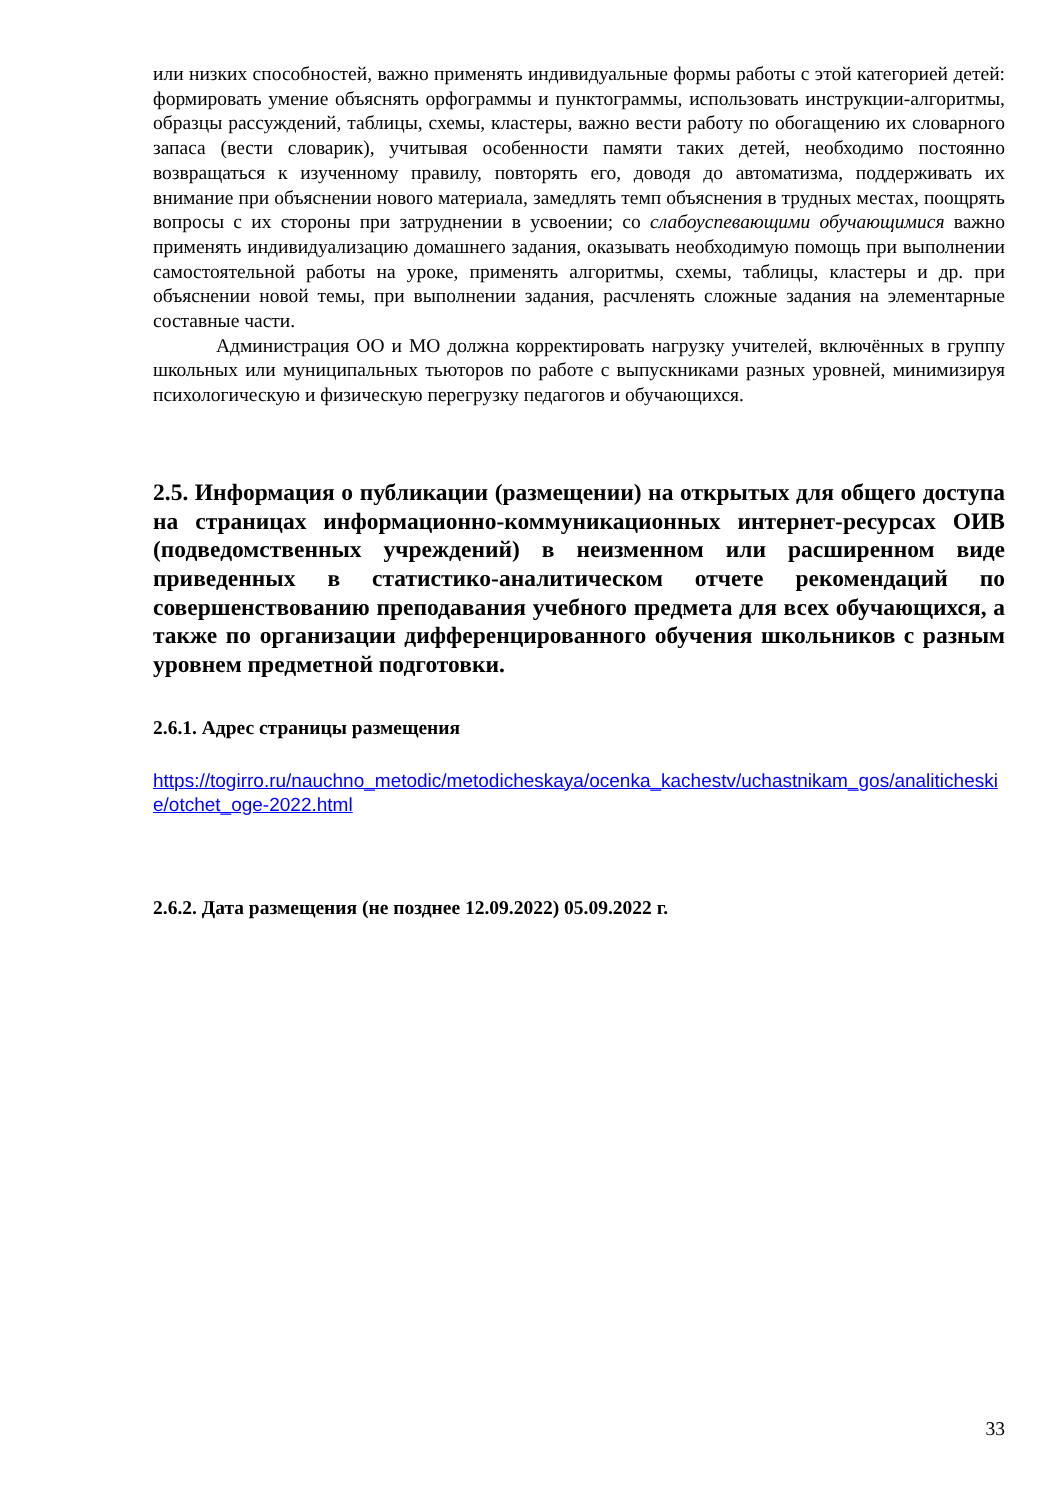или низких способностей, важно применять индивидуальные формы работы с этой категорией детей: формировать умение объяснять орфограммы и пунктограммы, использовать инструкции-алгоритмы, образцы рассуждений, таблицы, схемы, кластеры, важно вести работу по обогащению их словарного запаса (вести словарик), учитывая особенности памяти таких детей, необходимо постоянно возвращаться к изученному правилу, повторять его, доводя до автоматизма, поддерживать их внимание при объяснении нового материала, замедлять темп объяснения в трудных местах, поощрять вопросы с их стороны при затруднении в усвоении; со слабоуспевающими обучающимися важно применять индивидуализацию домашнего задания, оказывать необходимую помощь при выполнении самостоятельной работы на уроке, применять алгоритмы, схемы, таблицы, кластеры и др. при объяснении новой темы, при выполнении задания, расчленять сложные задания на элементарные составные части.
Администрация ОО и МО должна корректировать нагрузку учителей, включённых в группу школьных или муниципальных тьюторов по работе с выпускниками разных уровней, минимизируя психологическую и физическую перегрузку педагогов и обучающихся.
2.5. Информация о публикации (размещении) на открытых для общего доступа на страницах информационно-коммуникационных интернет-ресурсах ОИВ (подведомственных учреждений) в неизменном или расширенном виде приведенных в статистико-аналитическом отчете рекомендаций по совершенствованию преподавания учебного предмета для всех обучающихся, а также по организации дифференцированного обучения школьников с разным уровнем предметной подготовки.
2.6.1. Адрес страницы размещения
https://togirro.ru/nauchno_metodic/metodicheskaya/ocenka_kachestv/uchastnikam_gos/analiticheskie/otchet_oge-2022.html
2.6.2. Дата размещения (не позднее 12.09.2022) 05.09.2022 г.
33